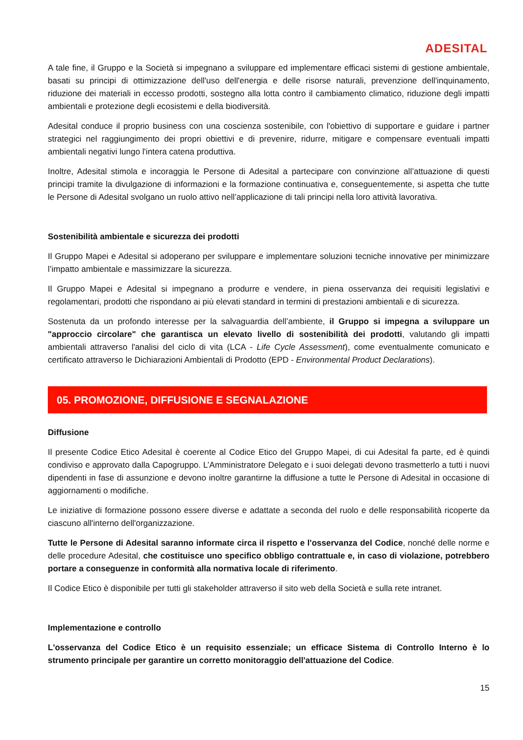ADESITAL
A tale fine, il Gruppo e la Società si impegnano a sviluppare ed implementare efficaci sistemi di gestione ambientale, basati su principi di ottimizzazione dell'uso dell'energia e delle risorse naturali, prevenzione dell'inquinamento, riduzione dei materiali in eccesso prodotti, sostegno alla lotta contro il cambiamento climatico, riduzione degli impatti ambientali e protezione degli ecosistemi e della biodiversità.
Adesital conduce il proprio business con una coscienza sostenibile, con l'obiettivo di supportare e guidare i partner strategici nel raggiungimento dei propri obiettivi e di prevenire, ridurre, mitigare e compensare eventuali impatti ambientali negativi lungo l'intera catena produttiva.
Inoltre, Adesital stimola e incoraggia le Persone di Adesital a partecipare con convinzione all’attuazione di questi principi tramite la divulgazione di informazioni e la formazione continuativa e, conseguentemente, si aspetta che tutte le Persone di Adesital svolgano un ruolo attivo nell’applicazione di tali principi nella loro attività lavorativa.
Sostenibilità ambientale e sicurezza dei prodotti
Il Gruppo Mapei e Adesital si adoperano per sviluppare e implementare soluzioni tecniche innovative per minimizzare l’impatto ambientale e massimizzare la sicurezza.
Il Gruppo Mapei e Adesital si impegnano a produrre e vendere, in piena osservanza dei requisiti legislativi e regolamentari, prodotti che rispondano ai più elevati standard in termini di prestazioni ambientali e di sicurezza.
Sostenuta da un profondo interesse per la salvaguardia dell’ambiente, il Gruppo si impegna a sviluppare un "approccio circolare" che garantisca un elevato livello di sostenibilità dei prodotti, valutando gli impatti ambientali attraverso l'analisi del ciclo di vita (LCA - Life Cycle Assessment), come eventualmente comunicato e certificato attraverso le Dichiarazioni Ambientali di Prodotto (EPD - Environmental Product Declarations).
05. PROMOZIONE, DIFFUSIONE E SEGNALAZIONE
Diffusione
Il presente Codice Etico Adesital è coerente al Codice Etico del Gruppo Mapei, di cui Adesital fa parte, ed è quindi condiviso e approvato dalla Capogruppo. L’Amministratore Delegato e i suoi delegati devono trasmetterlo a tutti i nuovi dipendenti in fase di assunzione e devono inoltre garantirne la diffusione a tutte le Persone di Adesital in occasione di aggiornamenti o modifiche.
Le iniziative di formazione possono essere diverse e adattate a seconda del ruolo e delle responsabilità ricoperte da ciascuno all'interno dell'organizzazione.
Tutte le Persone di Adesital saranno informate circa il rispetto e l'osservanza del Codice, nonché delle norme e delle procedure Adesital, che costituisce uno specifico obbligo contrattuale e, in caso di violazione, potrebbero portare a conseguenze in conformità alla normativa locale di riferimento.
Il Codice Etico è disponibile per tutti gli stakeholder attraverso il sito web della Società e sulla rete intranet.
Implementazione e controllo
L'osservanza del Codice Etico è un requisito essenziale; un efficace Sistema di Controllo Interno è lo strumento principale per garantire un corretto monitoraggio dell'attuazione del Codice.
15